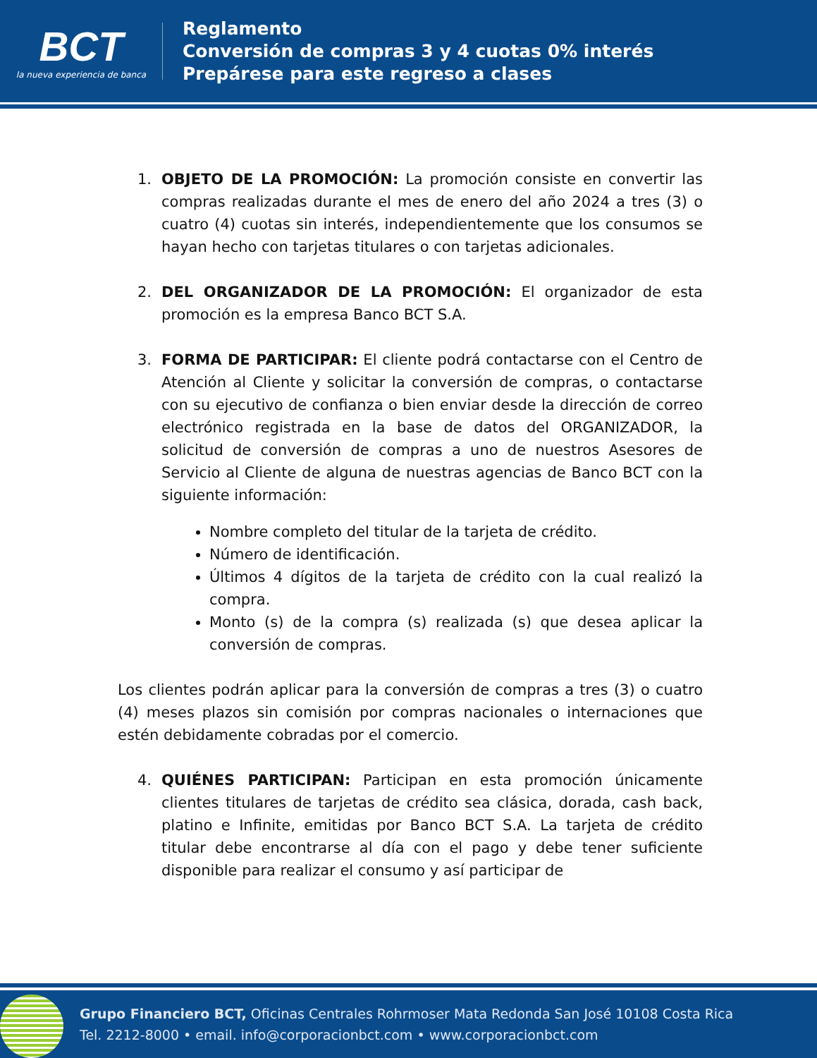BCT
la nueva experiencia de banca
Reglamento
Conversión de compras 3 y 4 cuotas 0% interés
Prepárese para este regreso a clases
1. OBJETO DE LA PROMOCIÓN: La promoción consiste en convertir las compras realizadas durante el mes de enero del año 2024 a tres (3) o cuatro (4) cuotas sin interés, independientemente que los consumos se hayan hecho con tarjetas titulares o con tarjetas adicionales.
2. DEL ORGANIZADOR DE LA PROMOCIÓN: El organizador de esta promoción es la empresa Banco BCT S.A.
3. FORMA DE PARTICIPAR: El cliente podrá contactarse con el Centro de Atención al Cliente y solicitar la conversión de compras, o contactarse con su ejecutivo de confianza o bien enviar desde la dirección de correo electrónico registrada en la base de datos del ORGANIZADOR, la solicitud de conversión de compras a uno de nuestros Asesores de Servicio al Cliente de alguna de nuestras agencias de Banco BCT con la siguiente información:
Nombre completo del titular de la tarjeta de crédito.
Número de identificación.
Últimos 4 dígitos de la tarjeta de crédito con la cual realizó la compra.
Monto (s) de la compra (s) realizada (s) que desea aplicar la conversión de compras.
Los clientes podrán aplicar para la conversión de compras a tres (3) o cuatro (4) meses plazos sin comisión por compras nacionales o internaciones que estén debidamente cobradas por el comercio.
4. QUIÉNES PARTICIPAN: Participan en esta promoción únicamente clientes titulares de tarjetas de crédito sea clásica, dorada, cash back, platino e Infinite, emitidas por Banco BCT S.A. La tarjeta de crédito titular debe encontrarse al día con el pago y debe tener suficiente disponible para realizar el consumo y así participar de
Grupo Financiero BCT, Oficinas Centrales Rohrmoser Mata Redonda San José 10108 Costa Rica
Tel. 2212-8000 • email. info@corporacionbct.com • www.corporacionbct.com